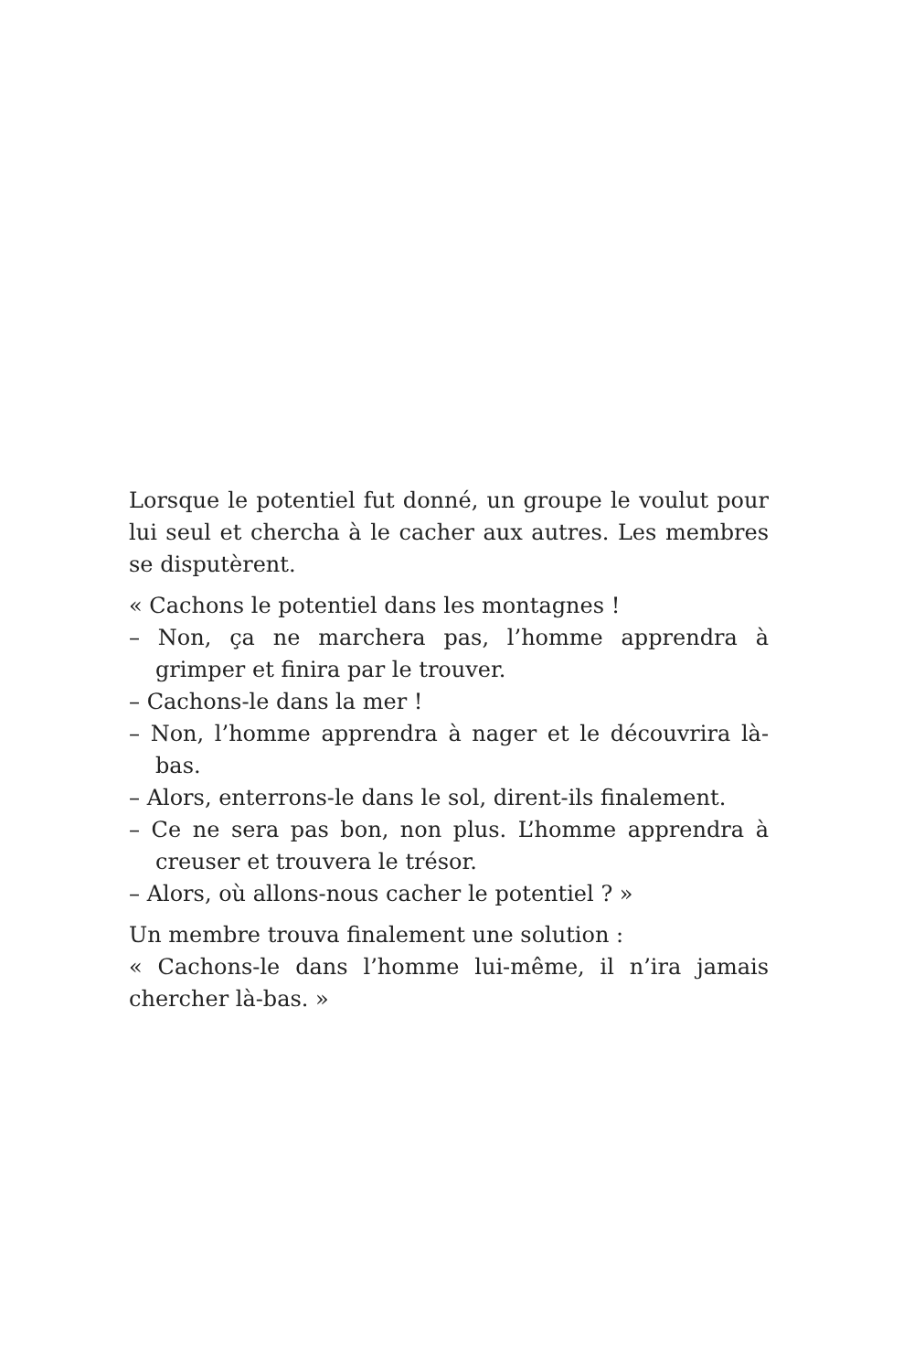Lorsque le potentiel fut donné, un groupe le voulut pour lui seul et chercha à le cacher aux autres. Les membres se disputèrent.
« Cachons le potentiel dans les montagnes !
– Non, ça ne marchera pas, l’homme apprendra à grimper et finira par le trouver.
– Cachons-le dans la mer !
– Non, l’homme apprendra à nager et le découvrira là-bas.
– Alors, enterrons-le dans le sol, dirent-ils finalement.
– Ce ne sera pas bon, non plus. L’homme apprendra à creuser et trouvera le trésor.
– Alors, où allons-nous cacher le potentiel ? »
Un membre trouva finalement une solution :
« Cachons-le dans l’homme lui-même, il n’ira jamais chercher là-bas. »